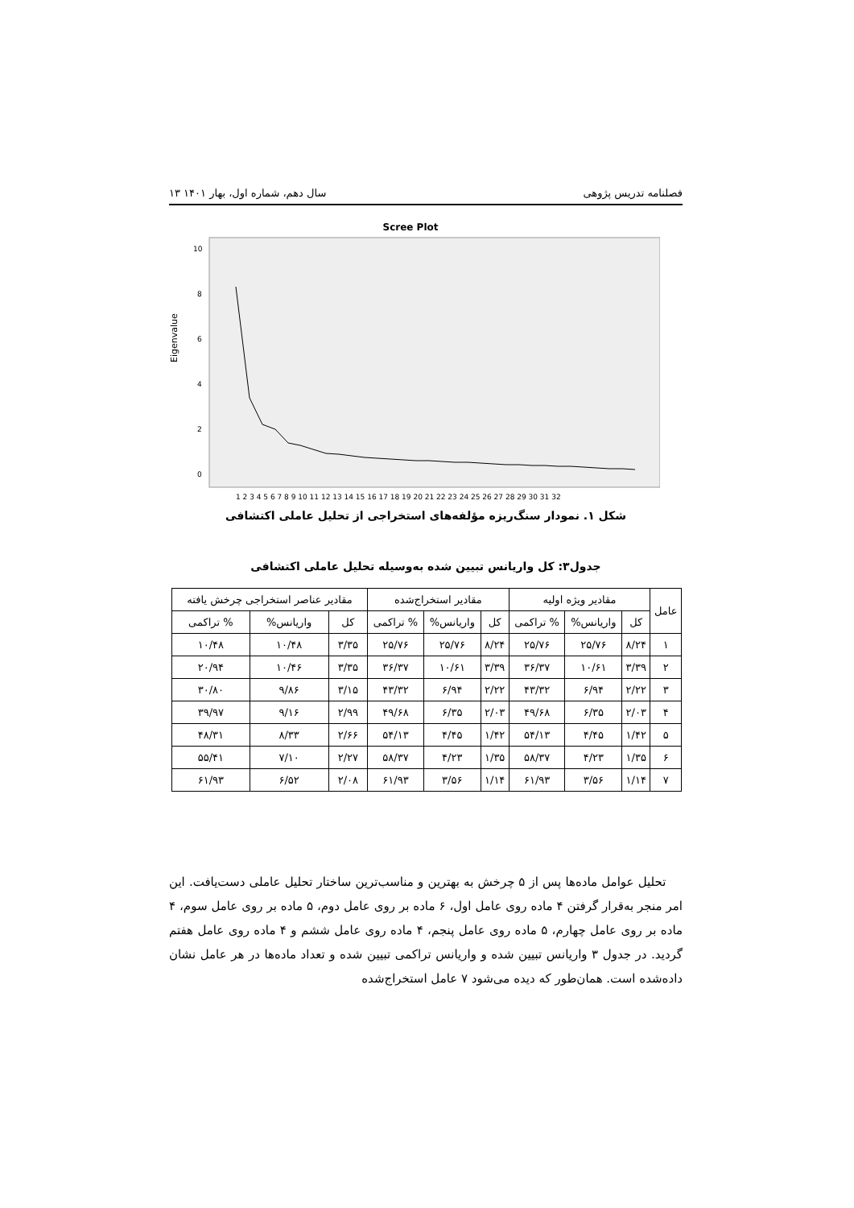فصلنامه تدریس پژوهی سال دهم، شماره اول، بهار ۱۴۰۱ ۱۳
Scree Plot
Eigenvalue
10
8
6
4
2
0
1 2 3 4 5 6 7 8 9 10 11 12 13 14 15 16 17 18 19 20 21 22 23 24 25 26 27 28 29 30 31 32
شکل ۱. نمودار سنگ‌ریزه مؤلفه‌های استخراجی از تحلیل عاملی اکتشافی
جدول۳: کل واریانس تبیین شده به‌وسیله تحلیل عاملی اکتشافی
| عامل | مقادیر ویژه اولیه | | | مقادیر استخراج‌شده | | | مقادیر عناصر استخراجی چرخش یافته | | |
| --- | --- | --- | --- | --- | --- | --- | --- | --- | --- |
| | کل | واریانس% | % تراکمی | کل | واریانس% | % تراکمی | کل | واریانس% | % تراکمی |
| ۱ | ۸/۲۴ | ۲۵/۷۶ | ۲۵/۷۶ | ۸/۲۴ | ۲۵/۷۶ | ۲۵/۷۶ | ۳/۳۵ | ۱۰/۴۸ | ۱۰/۴۸ |
| ۲ | ۳/۳۹ | ۱۰/۶۱ | ۳۶/۳۷ | ۳/۳۹ | ۱۰/۶۱ | ۳۶/۳۷ | ۳/۳۵ | ۱۰/۴۶ | ۲۰/۹۴ |
| ۳ | ۲/۲۲ | ۶/۹۴ | ۴۳/۳۲ | ۲/۲۲ | ۶/۹۴ | ۴۳/۳۲ | ۳/۱۵ | ۹/۸۶ | ۳۰/۸۰ |
| ۴ | ۲/۰۳ | ۶/۳۵ | ۴۹/۶۸ | ۲/۰۳ | ۶/۳۵ | ۴۹/۶۸ | ۲/۹۹ | ۹/۱۶ | ۳۹/۹۷ |
| ۵ | ۱/۴۲ | ۴/۴۵ | ۵۴/۱۳ | ۱/۴۲ | ۴/۴۵ | ۵۴/۱۳ | ۲/۶۶ | ۸/۳۳ | ۴۸/۳۱ |
| ۶ | ۱/۳۵ | ۴/۲۳ | ۵۸/۳۷ | ۱/۳۵ | ۴/۲۳ | ۵۸/۳۷ | ۲/۲۷ | ۷/۱۰ | ۵۵/۴۱ |
| ۷ | ۱/۱۴ | ۳/۵۶ | ۶۱/۹۳ | ۱/۱۴ | ۳/۵۶ | ۶۱/۹۳ | ۲/۰۸ | ۶/۵۲ | ۶۱/۹۳ |
تحلیل عوامل ماده‌ها پس از ۵ چرخش به بهترین و مناسب‌ترین ساختار تحلیل عاملی دست‌یافت. این امر منجر به‌قرار گرفتن ۴ ماده روی عامل اول، ۶ ماده بر روی عامل دوم، ۵ ماده بر روی عامل سوم، ۴ ماده بر روی عامل چهارم، ۵ ماده روی عامل پنجم، ۴ ماده روی عامل ششم و ۴ ماده روی عامل هفتم گردید. در جدول ۳ واریانس تبیین شده و واریانس تراکمی تبیین شده و تعداد ماده‌ها در هر عامل نشان داده‌شده است. همان‌طور که دیده می‌شود ۷ عامل استخراج‌شده